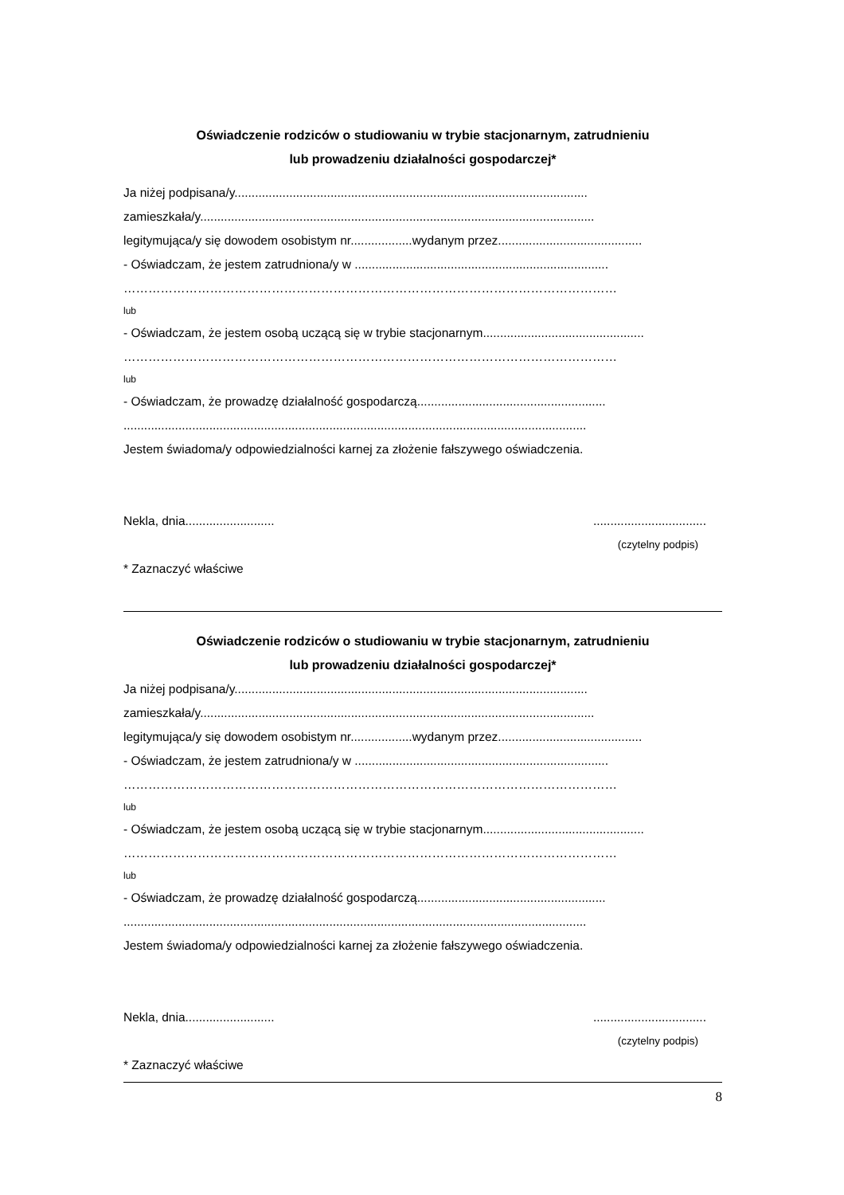Oświadczenie rodziców o studiowaniu w trybie stacjonarnym, zatrudnieniu
lub prowadzeniu działalności gospodarczej*
Ja niżej podpisana/y.......................................................................................................
zamieszkała/y...................................................................................................................
legitymująca/y się dowodem osobistym nr..................wydanym przez..........................................
- Oświadczam, że jestem zatrudniona/y w ..........................................................................
…………………………………………………………………………………………………………
lub
- Oświadczam, że jestem osobą uczącą się w trybie stacjonarnym...............................................
…………………………………………………………………………………………………………
lub
- Oświadczam, że prowadzę działalność gospodarczą.......................................................
.......................................................................................................................................
Jestem świadoma/y odpowiedzialności karnej za złożenie fałszywego oświadczenia.
Nekla, dnia.......................... .................................
(czytelny podpis)
* Zaznaczyć właściwe
Oświadczenie rodziców o studiowaniu w trybie stacjonarnym, zatrudnieniu
lub prowadzeniu działalności gospodarczej*
Ja niżej podpisana/y.......................................................................................................
zamieszkała/y...................................................................................................................
legitymująca/y się dowodem osobistym nr..................wydanym przez..........................................
- Oświadczam, że jestem zatrudniona/y w ..........................................................................
…………………………………………………………………………………………………………
lub
- Oświadczam, że jestem osobą uczącą się w trybie stacjonarnym...............................................
…………………………………………………………………………………………………………
lub
- Oświadczam, że prowadzę działalność gospodarczą.......................................................
.......................................................................................................................................
Jestem świadoma/y odpowiedzialności karnej za złożenie fałszywego oświadczenia.
Nekla, dnia.......................... .................................
(czytelny podpis)
* Zaznaczyć właściwe
8